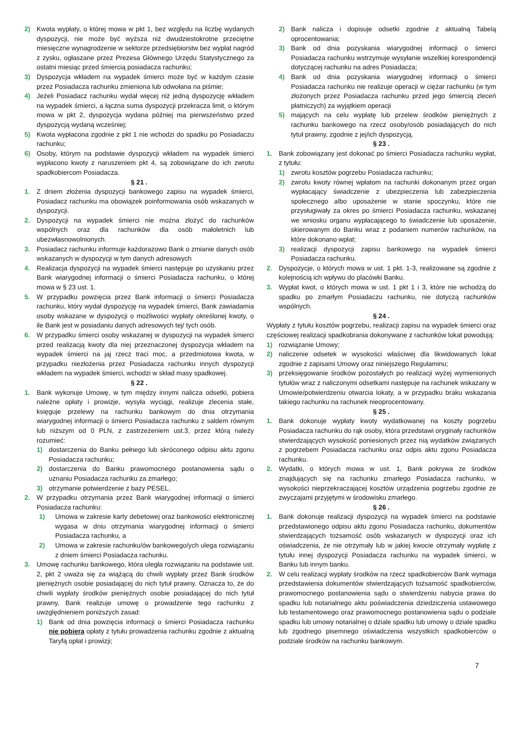2) Kwota wypłaty, o której mowa w pkt 1, bez względu na liczbę wydanych dyspozycji, nie może być wyższa niż dwudziestokrotne przeciętne miesięczne wynagrodzenie w sektorze przedsiębiorstw bez wypłat nagród z zysku, ogłaszane przez Prezesa Głównego Urzędu Statystycznego za ostatni miesiąc przed śmiercią posiadacza rachunku;
3) Dyspozycja wkładem na wypadek śmierci może być w każdym czasie przez Posiadacza rachunku zmieniona lub odwołana na piśmie;
4) Jeżeli Posiadacz rachunku wydał więcej niż jedną dyspozycję wkładem na wypadek śmierci, a łączna suma dyspozycji przekracza limit, o którym mowa w pkt 2, dyspozycja wydana później ma pierwszeństwo przed dyspozycją wydaną wcześniej;
5) Kwota wypłacona zgodnie z pkt 1 nie wchodzi do spadku po Posiadaczu rachunku;
6) Osoby, którym na podstawie dyspozycji wkładem na wypadek śmierci wypłacono kwoty z naruszeniem pkt 4, są zobowiązane do ich zwrotu spadkobiercom Posiadacza.
§ 21 .
1. Z dniem złożenia dyspozycji bankowego zapisu na wypadek śmierci, Posiadacz rachunku ma obowiązek poinformowania osób wskazanych w dyspozycji.
2. Dyspozycji na wypadek śmierci nie można złożyć do rachunków wspólnych oraz dla rachunków dla osób małoletnich lub ubezwłasnowolnionych.
3. Posiadacz rachunku informuje każdorazowo Bank o zmianie danych osób wskazanych w dyspozycji w tym danych adresowych
4. Realizacja dyspozycji na wypadek śmierci następuje po uzyskaniu przez Bank wiarygodnej informacji o śmierci Posiadacza rachunku, o której mowa w § 23 ust. 1.
5. W przypadku powzięcia przez Bank informacji o śmierci Posiadacza rachunku, który wydał dyspozycję na wypadek śmierci, Bank zawiadamia osoby wskazane w dyspozycji o możliwości wypłaty określonej kwoty, o ile Bank jest w posiadaniu danych adresowych tej/ tych osób.
6. W przypadku śmierci osoby wskazanej w dyspozycji na wypadek śmierci przed realizacją kwoty dla niej przeznaczonej dyspozycja wkładem na wypadek śmierci na jaj rzecz traci moc, a przedmiotowa kwota, w przypadku niezłożenia przez Posiadacza rachunku innych dyspozycji wkładem na wypadek śmierci, wchodzi w skład masy spadkowej.
§ 22 .
1. Bank wykonuje Umowę, w tym między innymi nalicza odsetki, pobiera należne opłaty i prowizje, wysyła wyciągi, realizuje zlecenia stałe, księguje przelewy na rachunku bankowym do dnia otrzymania wiarygodnej informacji o śmierci Posiadacza rachunku z saldem równym lub niższym od 0 PLN, z zastrzeżeniem ust.3, przez którą należy rozumieć:
1) dostarczenia do Banku pełnego lub skróconego odpisu aktu zgonu Posiadacza rachunku;
2) dostarczenia do Banku prawomocnego postanowienia sądu o uznaniu Posiadacza rachunku za zmarłego;
3) otrzymanie potwierdzenie z bazy PESEL.
2. W przypadku otrzymania przez Bank wiarygodnej informacji o śmierci Posiadacza rachunku:
1) Umowa w zakresie karty debetowej oraz bankowości elektronicznej wygasa w dniu otrzymania wiarygodnej informacji o śmierci Posiadacza rachunku, a
2) Umowa w zakresie rachunku/ów bankowego/ych ulega rozwiązaniu z dniem śmierci Posiadacza rachunku.
3. Umowę rachunku bankowego, która uległa rozwiązaniu na podstawie ust. 2, pkt 2 uważa się za wiążącą do chwili wypłaty przez Bank środków pieniężnych osobie posiadającej do nich tytuł prawny. Oznacza to, że do chwili wypłaty środków pieniężnych osobie posiadającej do nich tytuł prawny, Bank realizuje umowę o prowadzenie tego rachunku z uwzględnieniem poniższych zasad:
1) Bank od dnia powzięcia informacji o śmierci Posiadacza rachunku nie pobiera opłaty z tytułu prowadzenia rachunku zgodnie z aktualną Taryfą opłat i prowizji;
2) Bank nalicza i dopisuje odsetki zgodnie z aktualną Tabelą oprocentowania;
3) Bank od dnia pozyskania wiarygodnej informacji o śmierci Posiadacza rachunku wstrzymuje wysyłanie wszelkiej korespondencji dotyczącej rachunku na adres Posiadacza;
4) Bank od dnia pozyskania wiarygodnej informacji o śmierci Posiadacza rachunku nie realizuje operacji w ciężar rachunku (w tym złożonych przez Posiadacza rachunku przed jego śmiercią zleceń płatniczych) za wyjątkiem operacji
5) mających na celu wypłatę lub przelew środków pieniężnych z rachunku bankowego na rzecz osoby/osób posiadających do nich tytuł prawny, zgodnie z jej/ich dyspozycją.
§ 23 .
1. Bank zobowiązany jest dokonać po śmierci Posiadacza rachunku wypłat, z tytułu:
1) zwrotu kosztów pogrzebu Posiadacza rachunku;
2) zwrotu kwoty równej wpłatom na rachunki dokonanym przez organ wypłacający świadczenie z ubezpieczenia lub zabezpieczenia społecznego albo uposażenie w stanie spoczynku, które nie przysługiwały za okres po śmierci Posiadacza rachunku, wskazanej we wniosku organu wypłacającego to świadczenie lub uposażenie, skierowanym do Banku wraz z podaniem numerów rachunków, na które dokonano wpłat;
3) realizacji dyspozycji zapisu bankowego na wypadek śmierci Posiadacza rachunku.
2. Dyspozycje, o których mowa w ust. 1 pkt. 1-3, realizowane są zgodnie z kolejnością ich wpływu do placówki Banku.
3. Wypłat kwot, o których mowa w ust. 1 pkt 1 i 3, które nie wchodzą do spadku po zmarłym Posiadaczu rachunku, nie dotyczą rachunków wspólnych.
§ 24 .
Wypłaty z tytułu kosztów pogrzebu, realizacji zapisu na wypadek śmierci oraz częściowej realizacji spadkobrania dokonywane z rachunków lokat powodują:
1) rozwiązanie Umowy;
2) naliczenie odsetek w wysokości właściwej dla likwidowanych lokat zgodnie z zapisami Umowy oraz niniejszego Regulaminu;
3) przeksięgowanie środków pozostałych po realizacji wyżej wymienionych tytułów wraz z naliczonymi odsetkami następuje na rachunek wskazany w Umowie/potwierdzeniu otwarcia lokaty, a w przypadku braku wskazania takiego rachunku na rachunek nieoprocentowany.
§ 25 .
1. Bank dokonuje wypłaty kwoty wydatkowanej na koszty pogrzebu Posiadacza rachunku do rąk osoby, która przedstawi oryginały rachunków stwierdzających wysokość poniesionych przez nią wydatków związanych z pogrzebem Posiadacza rachunku oraz odpis aktu zgonu Posiadacza rachunku.
2. Wydatki, o których mowa w ust. 1, Bank pokrywa ze środków znajdujących się na rachunku zmarłego Posiadacza rachunku, w wysokości nieprzekraczającej kosztów urządzenia pogrzebu zgodnie ze zwyczajami przyjętymi w środowisku zmarłego.
§ 26 .
1. Bank dokonuje realizacji dyspozycji na wypadek śmierci na podstawie przedstawionego odpisu aktu zgonu Posiadacza rachunku, dokumentów stwierdzających tożsamość osób wskazanych w dyspozycji oraz ich oświadczenia, że nie otrzymały lub w jakiej kwocie otrzymały wypłatę z tytułu innej dyspozycji Posiadacza rachunku na wypadek śmierci, w Banku lub innym banku.
2. W celu realizacji wypłaty środków na rzecz spadkobierców Bank wymaga przedstawienia dokumentów stwierdzających tożsamość spadkobierców, prawomocnego postanowienia sądu o stwierdzeniu nabycia prawa do spadku lub notarialnego aktu poświadczenia dziedziczenia ustawowego lub testamentowego oraz prawomocnego postanowienia sądu o podziale spadku lub umowy notarialnej o dziale spadku lub umowy o dziale spadku lub zgodnego pisemnego oświadczenia wszystkich spadkobierców o podziale środków na rachunku bankowym.
7